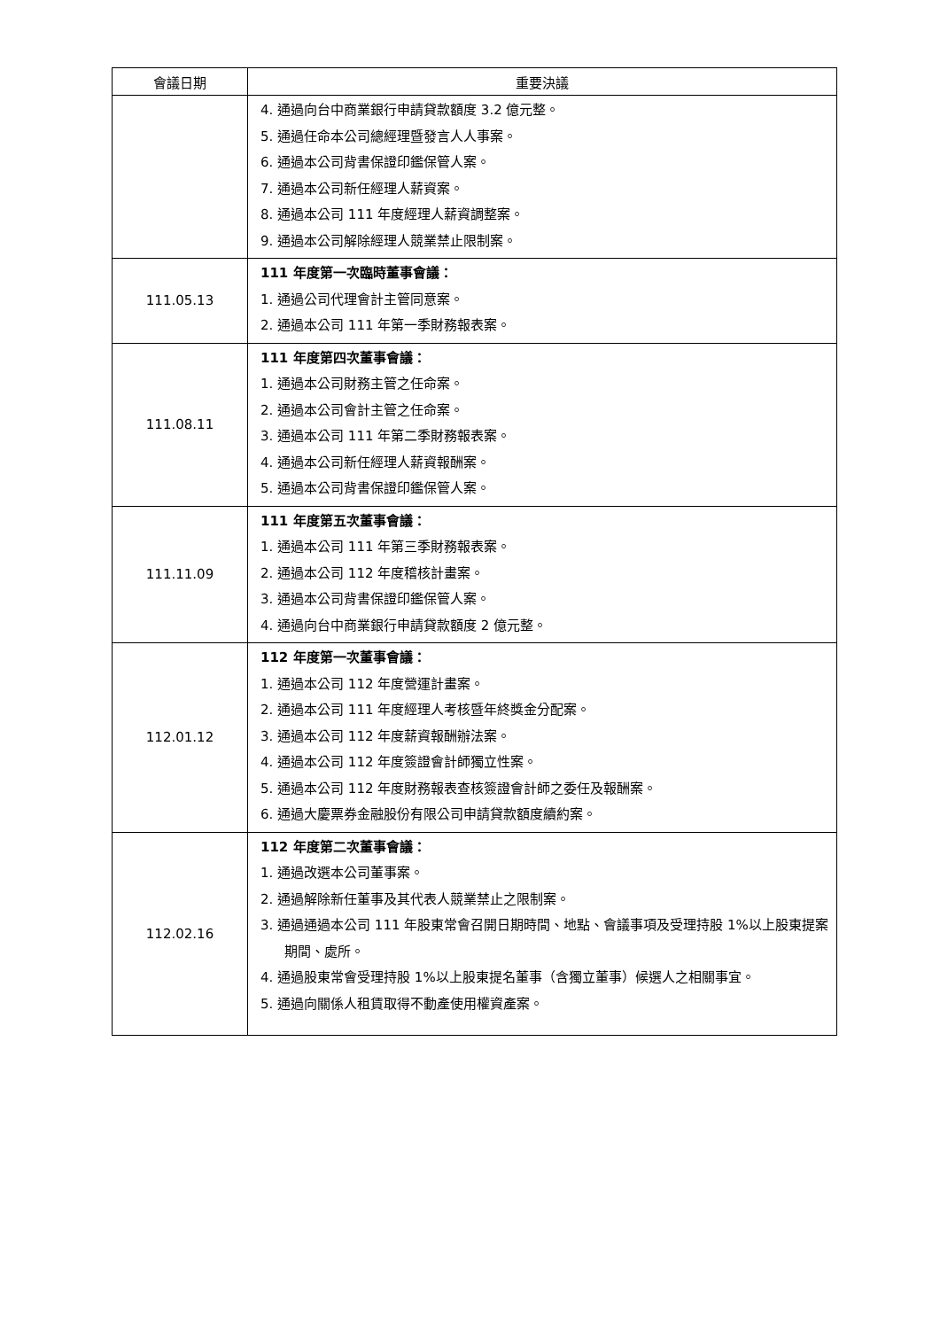| 會議日期 | 重要決議 |
| --- | --- |
| | 4. 通過向台中商業銀行申請貸款額度 3.2 億元整。 5. 通過任命本公司總經理暨發言人人事案。 6. 通過本公司背書保證印鑑保管人案。 7. 通過本公司新任經理人薪資案。 8. 通過本公司 111 年度經理人薪資調整案。 9. 通過本公司解除經理人競業禁止限制案。 |
| 111.05.13 | 111 年度第一次臨時董事會議： 1. 通過公司代理會計主管同意案。 2. 通過本公司 111 年第一季財務報表案。 |
| 111.08.11 | 111 年度第四次董事會議： 1. 通過本公司財務主管之任命案。 2. 通過本公司會計主管之任命案。 3. 通過本公司 111 年第二季財務報表案。 4. 通過本公司新任經理人薪資報酬案。 5. 通過本公司背書保證印鑑保管人案。 |
| 111.11.09 | 111 年度第五次董事會議： 1. 通過本公司 111 年第三季財務報表案。 2. 通過本公司 112 年度稽核計畫案。 3. 通過本公司背書保證印鑑保管人案。 4. 通過向台中商業銀行申請貸款額度 2 億元整。 |
| 112.01.12 | 112 年度第一次董事會議： 1. 通過本公司 112 年度營運計畫案。 2. 通過本公司 111 年度經理人考核暨年終獎金分配案。 3. 通過本公司 112 年度薪資報酬辦法案。 4. 通過本公司 112 年度簽證會計師獨立性案。 5. 通過本公司 112 年度財務報表查核簽證會計師之委任及報酬案。 6. 通過大慶票券金融股份有限公司申請貸款額度續約案。 |
| 112.02.16 | 112 年度第二次董事會議： 1. 通過改選本公司董事案。 2. 通過解除新任董事及其代表人競業禁止之限制案。 3. 通過通過本公司 111 年股東常會召開日期時間、地點、會議事項及受理持股 1%以上股東提案期間、處所。 4. 通過股東常會受理持股 1%以上股東提名董事（含獨立董事）候選人之相關事宜。 5. 通過向關係人租賃取得不動產使用權資產案。 |